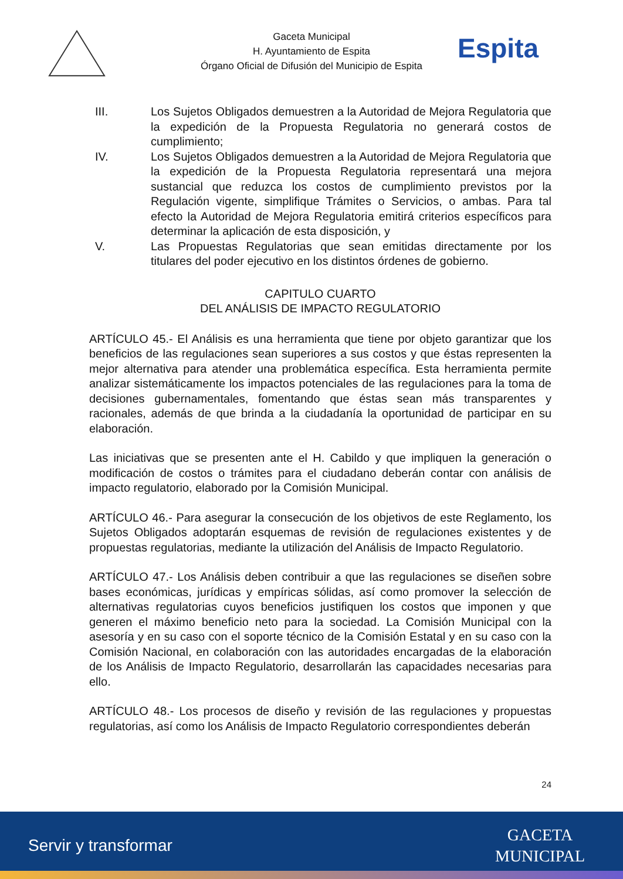Gaceta Municipal
H. Ayuntamiento de Espita
Órgano Oficial de Difusión del Municipio de Espita
Espita
III. Los Sujetos Obligados demuestren a la Autoridad de Mejora Regulatoria que la expedición de la Propuesta Regulatoria no generará costos de cumplimiento;
IV. Los Sujetos Obligados demuestren a la Autoridad de Mejora Regulatoria que la expedición de la Propuesta Regulatoria representará una mejora sustancial que reduzca los costos de cumplimiento previstos por la Regulación vigente, simplifique Trámites o Servicios, o ambas. Para tal efecto la Autoridad de Mejora Regulatoria emitirá criterios específicos para determinar la aplicación de esta disposición, y
V. Las Propuestas Regulatorias que sean emitidas directamente por los titulares del poder ejecutivo en los distintos órdenes de gobierno.
CAPITULO CUARTO
DEL ANÁLISIS DE IMPACTO REGULATORIO
ARTÍCULO 45.- El Análisis es una herramienta que tiene por objeto garantizar que los beneficios de las regulaciones sean superiores a sus costos y que éstas representen la mejor alternativa para atender una problemática específica. Esta herramienta permite analizar sistemáticamente los impactos potenciales de las regulaciones para la toma de decisiones gubernamentales, fomentando que éstas sean más transparentes y racionales, además de que brinda a la ciudadanía la oportunidad de participar en su elaboración.
Las iniciativas que se presenten ante el H. Cabildo y que impliquen la generación o modificación de costos o trámites para el ciudadano deberán contar con análisis de impacto regulatorio, elaborado por la Comisión Municipal.
ARTÍCULO 46.- Para asegurar la consecución de los objetivos de este Reglamento, los Sujetos Obligados adoptarán esquemas de revisión de regulaciones existentes y de propuestas regulatorias, mediante la utilización del Análisis de Impacto Regulatorio.
ARTÍCULO 47.- Los Análisis deben contribuir a que las regulaciones se diseñen sobre bases económicas, jurídicas y empíricas sólidas, así como promover la selección de alternativas regulatorias cuyos beneficios justifiquen los costos que imponen y que generen el máximo beneficio neto para la sociedad. La Comisión Municipal con la asesoría y en su caso con el soporte técnico de la Comisión Estatal y en su caso con la Comisión Nacional, en colaboración con las autoridades encargadas de la elaboración de los Análisis de Impacto Regulatorio, desarrollarán las capacidades necesarias para ello.
ARTÍCULO 48.- Los procesos de diseño y revisión de las regulaciones y propuestas regulatorias, así como los Análisis de Impacto Regulatorio correspondientes deberán
24
Servir y transformar
GACETA
MUNICIPAL